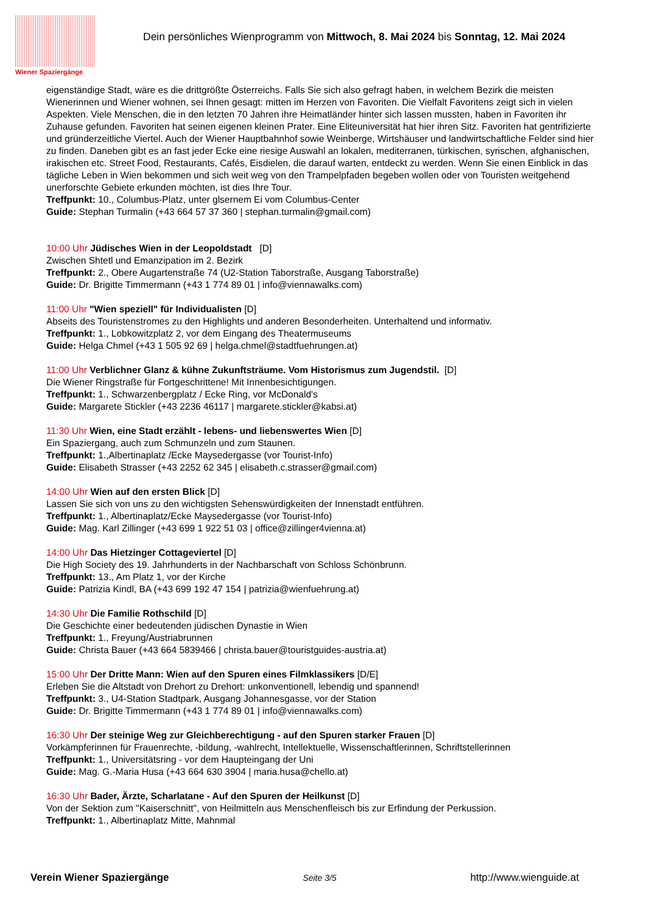Wiener Spaziergänge
Dein persönliches Wienprogramm von Mittwoch, 8. Mai 2024 bis Sonntag, 12. Mai 2024
eigenständige Stadt, wäre es die drittgrößte Österreichs. Falls Sie sich also gefragt haben, in welchem Bezirk die meisten Wienerinnen und Wiener wohnen, sei Ihnen gesagt: mitten im Herzen von Favoriten. Die Vielfalt Favoritens zeigt sich in vielen Aspekten. Viele Menschen, die in den letzten 70 Jahren ihre Heimatländer hinter sich lassen mussten, haben in Favoriten ihr Zuhause gefunden. Favoriten hat seinen eigenen kleinen Prater. Eine Eliteuniversität hat hier ihren Sitz. Favoriten hat gentrifizierte und gründerzeitliche Viertel. Auch der Wiener Hauptbahnhof sowie Weinberge, Wirtshäuser und landwirtschaftliche Felder sind hier zu finden. Daneben gibt es an fast jeder Ecke eine riesige Auswahl an lokalen, mediterranen, türkischen, syrischen, afghanischen, irakischen etc. Street Food, Restaurants, Cafés, Eisdielen, die darauf warten, entdeckt zu werden. Wenn Sie einen Einblick in das tägliche Leben in Wien bekommen und sich weit weg von den Trampelpfaden begeben wollen oder von Touristen weitgehend unerforschte Gebiete erkunden möchten, ist dies Ihre Tour.
Treffpunkt: 10., Columbus-Platz, unter glsernem Ei vom Columbus-Center
Guide: Stephan Turmalin (+43 664 57 37 360 | stephan.turmalin@gmail.com)
10:00 Uhr Jüdisches Wien in der Leopoldstadt [D]
Zwischen Shtetl und Emanzipation im 2. Bezirk
Treffpunkt: 2., Obere Augartenstraße 74 (U2-Station Taborstraße, Ausgang Taborstraße)
Guide: Dr. Brigitte Timmermann (+43 1 774 89 01 | info@viennawalks.com)
11:00 Uhr "Wien speziell" für Individualisten [D]
Abseits des Touristenstromes zu den Highlights und anderen Besonderheiten. Unterhaltend und informativ.
Treffpunkt: 1., Lobkowitzplatz 2, vor dem Eingang des Theatermuseums
Guide: Helga Chmel (+43 1 505 92 69 | helga.chmel@stadtfuehrungen.at)
11:00 Uhr Verblichner Glanz & kühne Zukunftsträume. Vom Historismus zum Jugendstil. [D]
Die Wiener Ringstraße für Fortgeschrittene! Mit Innenbesichtigungen.
Treffpunkt: 1., Schwarzenbergplatz / Ecke Ring, vor McDonald's
Guide: Margarete Stickler (+43 2236 46117 | margarete.stickler@kabsi.at)
11:30 Uhr Wien, eine Stadt erzählt - lebens- und liebenswertes Wien [D]
Ein Spaziergang, auch zum Schmunzeln und zum Staunen.
Treffpunkt: 1.,Albertinaplatz /Ecke Maysedergasse (vor Tourist-Info)
Guide: Elisabeth Strasser (+43 2252 62 345 | elisabeth.c.strasser@gmail.com)
14:00 Uhr Wien auf den ersten Blick [D]
Lassen Sie sich von uns zu den wichtigsten Sehenswürdigkeiten der Innenstadt entführen.
Treffpunkt: 1., Albertinaplatz/Ecke Maysedergasse (vor Tourist-Info)
Guide: Mag. Karl Zillinger (+43 699 1 922 51 03 | office@zillinger4vienna.at)
14:00 Uhr Das Hietzinger Cottageviertel [D]
Die High Society des 19. Jahrhunderts in der Nachbarschaft von Schloss Schönbrunn.
Treffpunkt: 13., Am Platz 1, vor der Kirche
Guide: Patrizia Kindl, BA (+43 699 192 47 154 | patrizia@wienfuehrung.at)
14:30 Uhr Die Familie Rothschild [D]
Die Geschichte einer bedeutenden jüdischen Dynastie in Wien
Treffpunkt: 1., Freyung/Austriabrunnen
Guide: Christa Bauer (+43 664 5839466 | christa.bauer@touristguides-austria.at)
15:00 Uhr Der Dritte Mann: Wien auf den Spuren eines Filmklassikers [D/E]
Erleben Sie die Altstadt von Drehort zu Drehort: unkonventionell, lebendig und spannend!
Treffpunkt: 3., U4-Station Stadtpark, Ausgang Johannesgasse, vor der Station
Guide: Dr. Brigitte Timmermann (+43 1 774 89 01 | info@viennawalks.com)
16:30 Uhr Der steinige Weg zur Gleichberechtigung - auf den Spuren starker Frauen [D]
Vorkämpferinnen für Frauenrechte, -bildung, -wahlrecht, Intellektuelle, Wissenschaftlerinnen, Schriftstellerinnen
Treffpunkt: 1., Universitätsring - vor dem Haupteingang der Uni
Guide: Mag. G.-Maria Husa (+43 664 630 3904 | maria.husa@chello.at)
16:30 Uhr Bader, Ärzte, Scharlatane - Auf den Spuren der Heilkunst [D]
Von der Sektion zum "Kaiserschnitt", von Heilmitteln aus Menschenfleisch bis zur Erfindung der Perkussion.
Treffpunkt: 1., Albertinaplatz Mitte, Mahnmal
Verein Wiener Spaziergänge Seite 3/5 http://www.wienguide.at